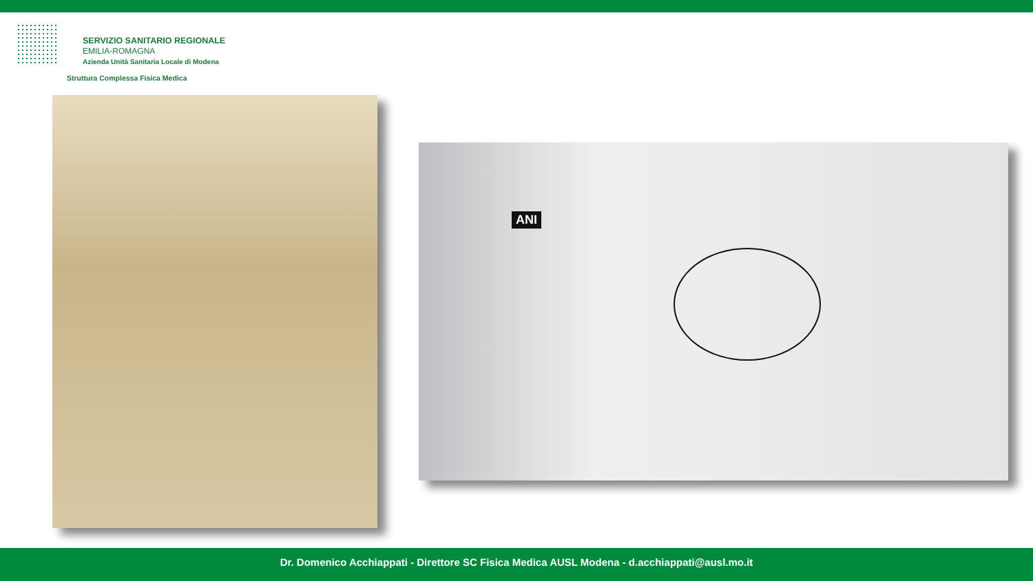SERVIZIO SANITARIO REGIONALE
EMILIA-ROMAGNA
Azienda Unità Sanitaria Locale di Modena
Struttura Complessa Fisica Medica
ANI
Dr. Domenico Acchiappati - Direttore SC Fisica Medica AUSL Modena - d.acchiappati@ausl.mo.it